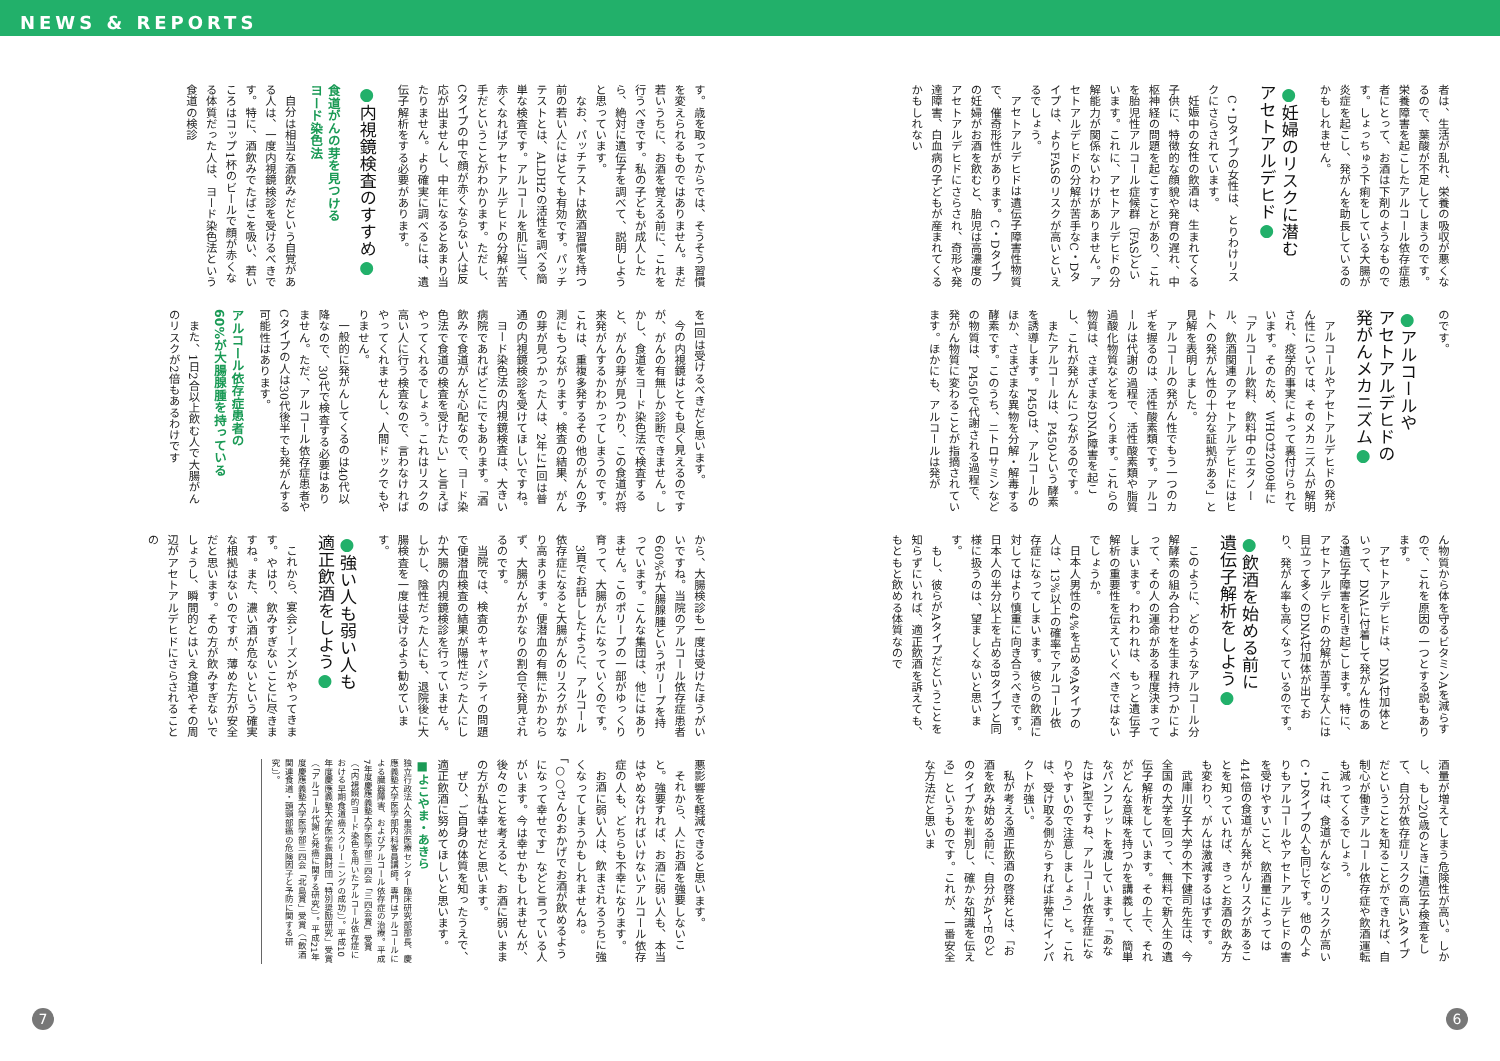NEWS & REPORTS
者は、生活が乱れ、栄養の吸収が悪くなるので、葉酸が不足してしまうのです。栄養障害を起こしたアルコール依存症患者にとって、お酒は下剤のようなものです。しょっちゅう下痢をしている大腸が炎症を起こし、発がんを助長しているのかもしれません。
●妊婦のリスクに潜む
アセトアルデヒド●
C・Dタイプの女性は、とりわけリスクにさらされています。
妊娠中の女性の飲酒は、生まれてくる子供に、特徴的な顔貌や発育の遅れ、中枢神経の問題を起こすことがあり、これを胎児性アルコール症候群（FAS）といいます。これに、アセトアルデヒドの分解能力が関係ないわけがありません。アセトアルデヒドの分解が苦手なC・Dタイプは、よりFASのリスクが高いといえるでしょう。
アセトアルデヒドは遺伝子障害性物質で、催奇形性があります。C・Dタイプの妊婦がお酒を飲むと、胎児は高濃度のアセトアルデヒドにさらされ、奇形や発達障害、白血病の子どもが産まれてくるかもしれない
のです。
●アルコールや
アセトアルデヒドの
発がんメカニズム●
アルコールやアセトアルデヒドの発がん性については、そのメカニズムが解明され、疫学的事実によって裏付けられています。そのため、WHOは2009年に「アルコール飲料、飲料中のエタノール、飲酒関連のアセトアルデヒドにはヒトへの発がん性の十分な証拠がある」と見解を表明しました。
アルコールの発がん性でもう一つのカギを握るのは、活性酸素類です。アルコールは代謝の過程で、活性酸素類や脂質過酸化物質などをつくります。これらの物質は、さまざまなDNA障害を起こし、これが発がんにつながるのです。
またアルコールは、P450という酵素を誘導します。P450は、アルコールのほか、さまざまな異物を分解・解毒する酵素です。このうち、ニトロサミンなどの物質は、P450で代謝される過程で、発がん物質に変わることが指摘されています。ほかにも、アルコールは発が
ん物質から体を守るビタミンAを減らすので、これを原因の一つとする説もあります。
アセトアルデヒドは、DNA付加体といって、DNAに付着して発がん性のある遺伝子障害を引き起こします。特に、アセトアルデヒドの分解が苦手な人には目立って多くのDNA付加体が出ており、発がん率も高くなっているのです。
●飲酒を始める前に
遺伝子解析をしよう●
このように、どのようなアルコール分解酵素の組み合わせを生まれ持つかによって、その人の運命がある程度決まってしまいます。われわれは、もっと遺伝子解析の重要性を伝えていくべきではないでしょうか。
日本人男性の4%を占めるAタイプの人は、13%以上の確率でアルコール依存症になってしまいます。彼らの飲酒に対してはより慎重に向き合うべきです。日本人の半分以上を占めるBタイプと同様に扱うのは、望ましくないと思います。
もし、彼らがAタイプだということを知らずにいれば、適正飲酒を訴えても、もともと飲める体質なので
酒量が増えてしまう危険性が高い。しかし、もし20歳のときに遺伝子検査をして、自分が依存症リスクの高いAタイプだということを知ることができれば、自制心が働きアルコール依存症や飲酒運転も減ってくるでしょう。
これは、食道がんなどのリスクが高いC・Dタイプの人も同じです。他の人よりもアルコールやアセトアルデヒドの害を受けやすいこと、飲酒量によっては414倍の食道がん発がんリスクがあることを知っていれば、きっとお酒の飲み方も変わり、がんは激減するはずです。
武庫川女子大学の木下健司先生は、今全国の大学を回って、無料で新入生の遺伝子解析をしています。その上で、それがどんな意味を持つかを講義して、簡単なパンフレットを渡しています。「あなたはA型ですね、アルコール依存症になりやすいので注意しましょう」と。これは、受け取る側からすれば非常にインパクトが強い。
私が考える適正飲酒の啓発とは、「お酒を飲み始める前に、自分がA〜Eのどのタイプかを判別し、確かな知識を伝える」というものです。これが、一番安全な方法だと思いま
す。歳を取ってからでは、そうそう習慣を変えられるものではありません。まだ若いうちに、お酒を覚える前に、これを行うべきです。私の子どもが成人したら、絶対に遺伝子を調べて、説明しようと思っています。
なお、パッチテストは飲酒習慣を持つ前の若い人にはとても有効です。パッチテストとは、ALDH2の活性を調べる簡単な検査です。アルコールを肌に当て、赤くなればアセトアルデヒドの分解が苦手だということがわかります。ただし、Cタイプの中で顔が赤くならない人は反応が出ませんし、中年になるとあまり当たりません。より確実に調べるには、遺伝子解析をする必要があります。
●内視鏡検査のすすめ●
食道がんの芽を見つける
ヨード染色法
自分は相当な酒飲みだという自覚がある人は、一度内視鏡検診を受けるべきです。特に、酒飲みでたばこを吸い、若いころはコップ1杯のビールで顔が赤くなる体質だった人は、ヨード染色法という食道の検診
を1回は受けるべきだと思います。
今の内視鏡はとても良く見えるのですが、がんの有無しか診断できません。しかし、食道をヨード染色法で検査すると、がんの芽が見つかり、この食道が将来発がんするかわかってしまうのです。これは、重複多発するその他のがんの予測にもつながります。検査の結果、がんの芽が見つかった人は、2年に1回は普通の内視鏡検診を受けてほしいですね。
ヨード染色法の内視鏡検査は、大きい病院であればどこにでもあります。「酒飲みで食道がんが心配なので、ヨード染色法で食道の検査を受けたい」と言えばやってくれるでしょう。これはリスクの高い人に行う検査なので、言わなければやってくれませんし、人間ドックでもやりません。
一般的に発がんしてくるのは40代以降なので、30代で検査する必要はありません。ただ、アルコール依存症患者やCタイプの人は30代後半でも発がんする可能性はあります。
アルコール依存症患者の
60%が大腸腺腫を持っている
また、1日2合以上飲む人で大腸がんのリスクが2倍もあるわけです
から、大腸検診も一度は受けたほうがいいですね。当院のアルコール依存症患者の60%が大腸腺腫というポリープを持っています。こんな集団は、他にはありません。このポリープの一部がゆっくり育って、大腸がんになっていくのです。
3頁でお話ししたように、アルコール依存症になると大腸がんのリスクがかなり高まります。便潜血の有無にかかわらず、大腸がんがかなりの割合で発見されるのです。
当院では、検査のキャパシティの問題で便潜血検査の結果が陽性だった人にしか大腸の内視鏡検診を行っていません。しかし、陰性だった人にも、退院後に大腸検査を一度は受けるよう勧めています。
●強い人も弱い人も
適正飲酒をしよう●
これから、宴会シーズンがやってきます。やはり、飲みすぎないことに尽きますね。また、濃い酒が危ないという確実な根拠はないのですが、薄めた方が安全だと思います。その方が飲みすぎないでしょうし、瞬間的とはいえ食道やその周辺がアセトアルデヒドにさらされることの
悪影響を軽減できると思います。
それから、人にお酒を強要しないこと。強要すれば、お酒に弱い人も、本当はやめなければいけないアルコール依存症の人も、どちらも不幸になります。
お酒に弱い人は、飲まされるうちに強くなってしまうかもしれませんね。「○○さんのおかげでお酒が飲めるようになって幸せです」などと言っている人がいます。今は幸せかもしれませんが、後々のことを考えると、お酒に弱いままの方が私は幸せだと思います。
ぜひ、ご自身の体質を知ったうえで、適正飲酒に努めてほしいと思います。
■よこやま・あきら
独立行政法人久里浜医療センター臨床研究部部長、慶應義塾大学医学部内科客員講師。専門はアルコールによる臓器障害、およびアルコール依存症の治療。平成7年度慶應義塾大学医学部三四会「三四会賞」受賞（「内視鏡的ヨード染色を用いたアルコール依存症における早期食道癌スクリーニングの成功」）。平成10年度慶應義塾大学医学振興財団「特別奨励研究」受賞（「アルコール代謝と発癌に関する研究」）。平成21年度慶應義塾大学医学部三四会「北島賞」受賞（「飲酒関連食道・頭頸部癌の危険因子と予防に関する研究」）。
7 6